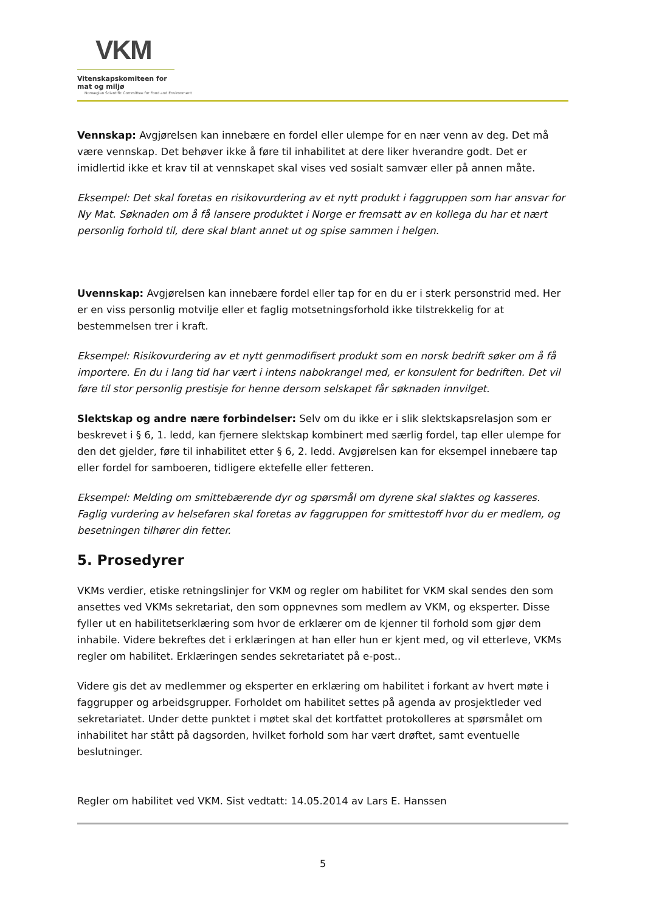VKM
Vitenskapskomiteen for mat og miljø
Norwegian Scientific Committee for Food and Environment
Vennskap: Avgjørelsen kan innebære en fordel eller ulempe for en nær venn av deg. Det må være vennskap. Det behøver ikke å føre til inhabilitet at dere liker hverandre godt. Det er imidlertid ikke et krav til at vennskapet skal vises ved sosialt samvær eller på annen måte.
Eksempel: Det skal foretas en risikovurdering av et nytt produkt i faggruppen som har ansvar for Ny Mat. Søknaden om å få lansere produktet i Norge er fremsatt av en kollega du har et nært personlig forhold til, dere skal blant annet ut og spise sammen i helgen.
Uvennskap: Avgjørelsen kan innebære fordel eller tap for en du er i sterk personstrid med. Her er en viss personlig motvilje eller et faglig motsetningsforhold ikke tilstrekkelig for at bestemmelsen trer i kraft.
Eksempel: Risikovurdering av et nytt genmodifisert produkt som en norsk bedrift søker om å få importere. En du i lang tid har vært i intens nabokrangel med, er konsulent for bedriften. Det vil føre til stor personlig prestisje for henne dersom selskapet får søknaden innvilget.
Slektskap og andre nære forbindelser: Selv om du ikke er i slik slektskapsrelasjon som er beskrevet i § 6, 1. ledd, kan fjernere slektskap kombinert med særlig fordel, tap eller ulempe for den det gjelder, føre til inhabilitet etter § 6, 2. ledd. Avgjørelsen kan for eksempel innebære tap eller fordel for samboeren, tidligere ektefelle eller fetteren.
Eksempel: Melding om smittebærende dyr og spørsmål om dyrene skal slaktes og kasseres. Faglig vurdering av helsefaren skal foretas av faggruppen for smittestoff hvor du er medlem, og besetningen tilhører din fetter.
5. Prosedyrer
VKMs verdier, etiske retningslinjer for VKM og regler om habilitet for VKM skal sendes den som ansettes ved VKMs sekretariat, den som oppnevnes som medlem av VKM, og eksperter. Disse fyller ut en habilitetserklæring som hvor de erklærer om de kjenner til forhold som gjør dem inhabile. Videre bekreftes det i erklæringen at han eller hun er kjent med, og vil etterleve, VKMs regler om habilitet. Erklæringen sendes sekretariatet på e-post..
Videre gis det av medlemmer og eksperter en erklæring om habilitet i forkant av hvert møte i faggrupper og arbeidsgrupper. Forholdet om habilitet settes på agenda av prosjektleder ved sekretariatet. Under dette punktet i møtet skal det kortfattet protokolleres at spørsmålet om inhabilitet har stått på dagsorden, hvilket forhold som har vært drøftet, samt eventuelle beslutninger.
Regler om habilitet ved VKM. Sist vedtatt: 14.05.2014 av Lars E. Hanssen
5